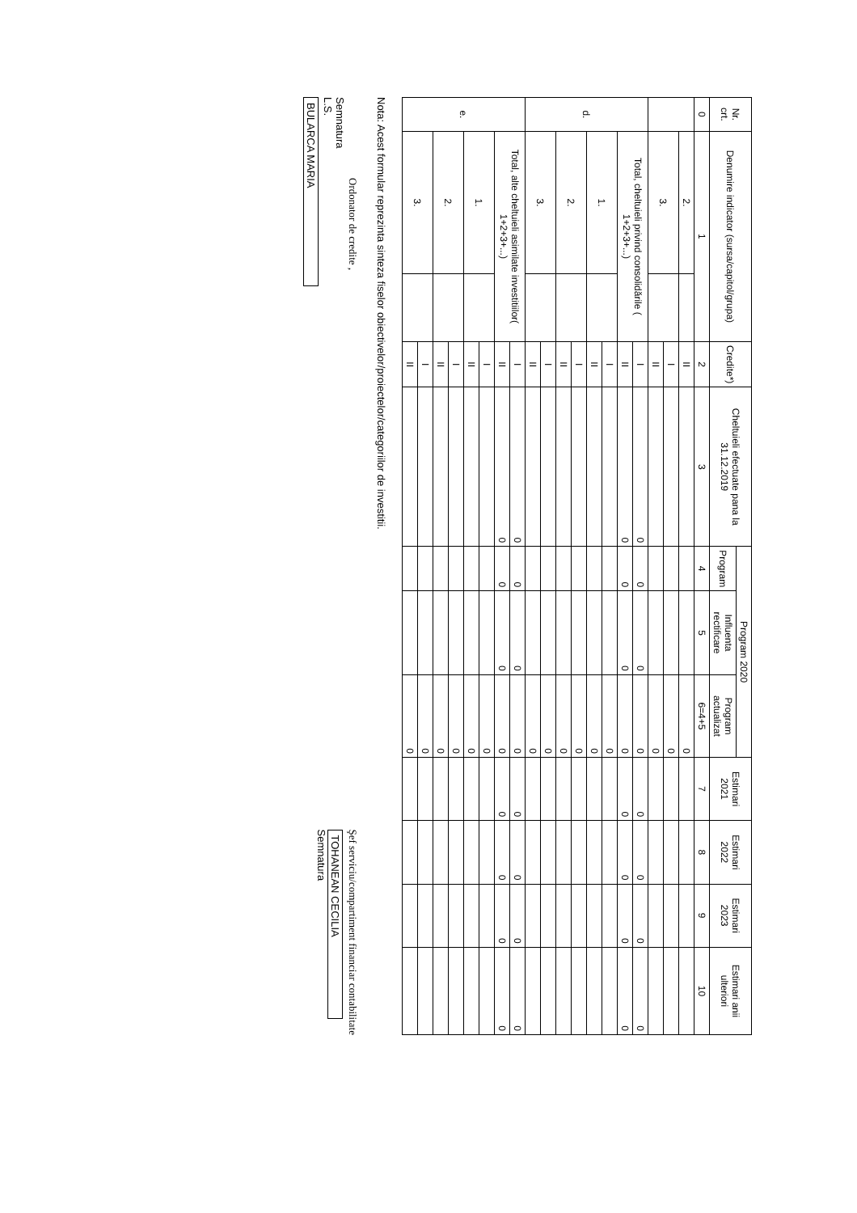| Nr. crt. | Denumire indicator (sursa/capitol/grupa) | | Credite*) | Cheltuieli efectuate pana la 31.12.2019 | Program 2020 | | | Estimari 2021 | Estimari 2022 | Estimari 2023 | Estimari anii ulteriori |
| --- | --- | --- | --- | --- | --- | --- | --- | --- | --- | --- | --- |
| | | | | | Program | Influenta rectificare | Program actualizat | | | | |
| 0 | 1 | | 2 | 3 | 4 | 5 | 6=4+5 | 7 | 8 | 9 | 10 |
| | 2. | | II | | | | 0 | | | | |
| | 3. | | I | | | | 0 | | | | |
| | | | II | | | | 0 | | | | |
| d. | Total, cheltuieli privind consolidările ( 1+2+3+...) | | I | 0 | 0 | 0 | 0 | 0 | 0 | 0 | 0 |
| | | | II | 0 | 0 | 0 | 0 | 0 | 0 | 0 | 0 |
| | 1. | | I | | | | 0 | | | | |
| | | | II | | | | 0 | | | | |
| | 2. | | I | | | | 0 | | | | |
| | | | II | | | | 0 | | | | |
| | 3. | | I | | | | 0 | | | | |
| | | | II | | | | 0 | | | | |
| e. | Total, alte cheltuieli asimilate investitiilor( 1+2+3+...) | | I | 0 | 0 | 0 | 0 | 0 | 0 | 0 | 0 |
| | | | II | 0 | 0 | 0 | 0 | 0 | 0 | 0 | 0 |
| | 1. | | I | | | | 0 | | | | |
| | | | II | | | | 0 | | | | |
| | 2. | | I | | | | 0 | | | | |
| | | | II | | | | 0 | | | | |
| | 3. | | I | | | | 0 | | | | |
| | | | II | | | | 0 | | | | |
Nota: Acest formular reprezinta sinteza fiselor obiectivelor/proiectelor/categoriilor de investitii.
Ordonator de credite ,
Semnatura
L.S.
BULARCA MARIA
Şef serviciu/compartiment financiar contabilitate
TOHANEAN CECILIA
Semnatura